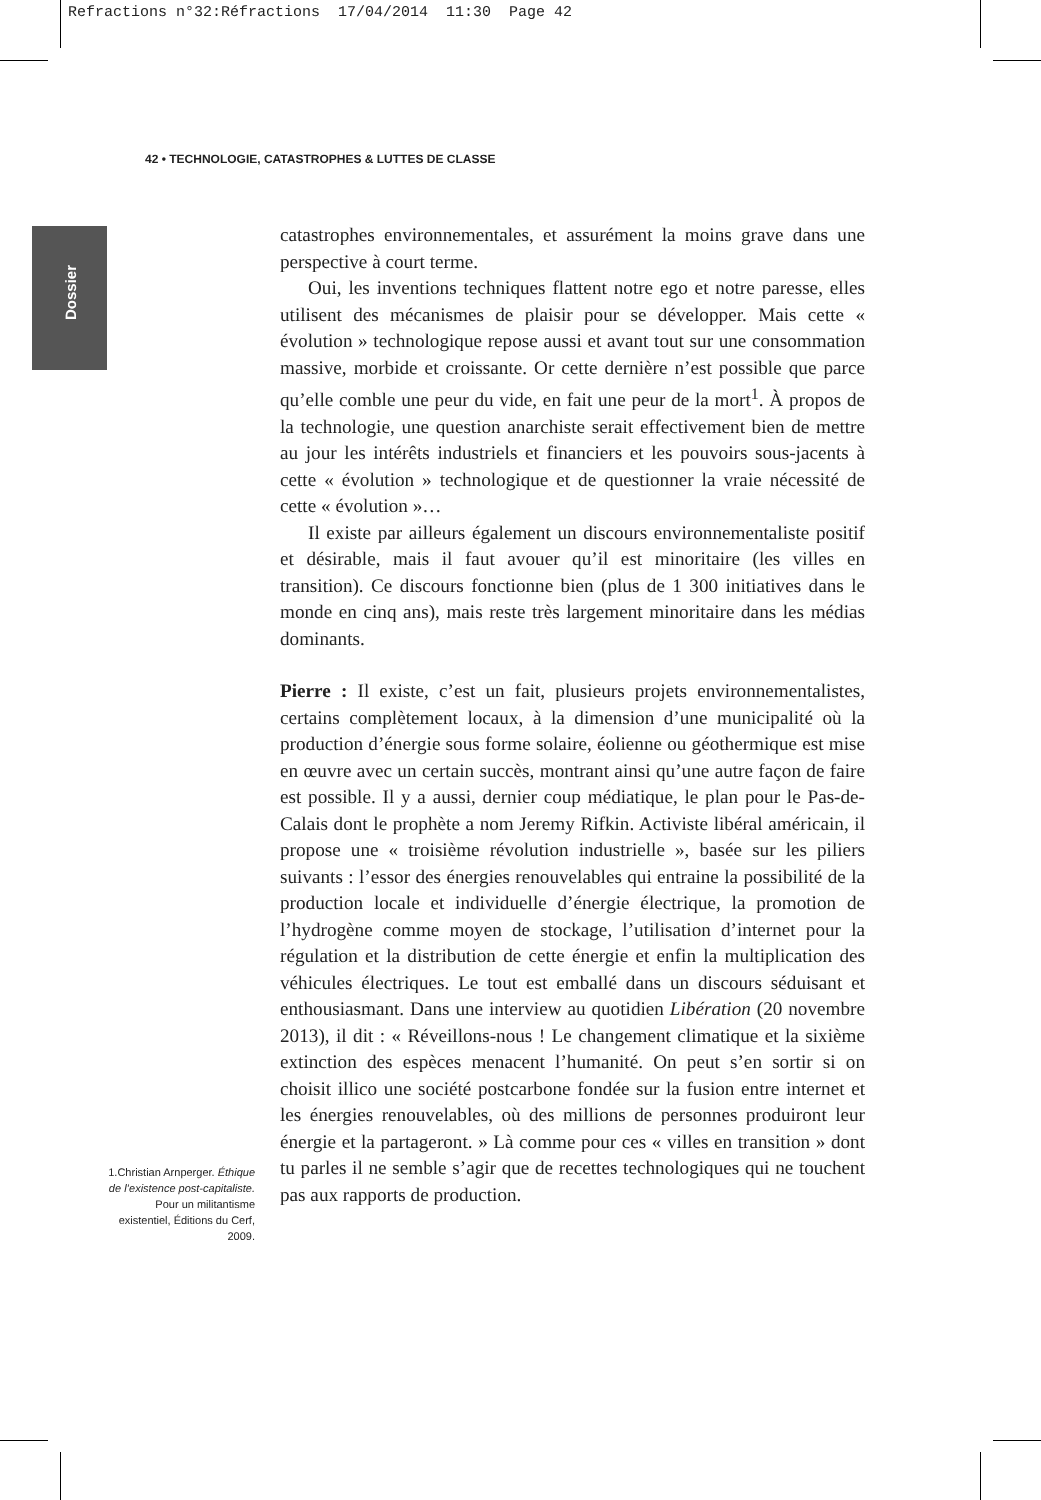Refractions n°32:Réfractions 17/04/2014 11:30 Page 42
42 • TECHNOLOGIE, CATASTROPHES & LUTTES DE CLASSE
Dossier
catastrophes environnementales, et assurément la moins grave dans une perspective à court terme.
Oui, les inventions techniques flattent notre ego et notre paresse, elles utilisent des mécanismes de plaisir pour se développer. Mais cette « évolution » technologique repose aussi et avant tout sur une consommation massive, morbide et croissante. Or cette dernière n’est possible que parce qu’elle comble une peur du vide, en fait une peur de la mort<sup>1</sup>. À propos de la technologie, une question anarchiste serait effectivement bien de mettre au jour les intérêts industriels et financiers et les pouvoirs sous-jacents à cette « évolution » technologique et de questionner la vraie nécessité de cette « évolution »…
Il existe par ailleurs également un discours environnementaliste positif et désirable, mais il faut avouer qu’il est minoritaire (les villes en transition). Ce discours fonctionne bien (plus de 1 300 initiatives dans le monde en cinq ans), mais reste très largement minoritaire dans les médias dominants.
Pierre : Il existe, c’est un fait, plusieurs projets environnementalistes, certains complètement locaux, à la dimension d’une municipalité où la production d’énergie sous forme solaire, éolienne ou géothermique est mise en œuvre avec un certain succès, montrant ainsi qu’une autre façon de faire est possible. Il y a aussi, dernier coup médiatique, le plan pour le Pas-de-Calais dont le prophète a nom Jeremy Rifkin. Activiste libéral américain, il propose une « troisième révolution industrielle », basée sur les piliers suivants : l’essor des énergies renouvelables qui entraine la possibilité de la production locale et individuelle d’énergie électrique, la promotion de l’hydrogène comme moyen de stockage, l’utilisation d’internet pour la régulation et la distribution de cette énergie et enfin la multiplication des véhicules électriques. Le tout est emballé dans un discours séduisant et enthousiasmant. Dans une interview au quotidien Libération (20 novembre 2013), il dit : « Réveillons-nous ! Le changement climatique et la sixième extinction des espèces menacent l’humanité. On peut s’en sortir si on choisit illico une société postcarbone fondée sur la fusion entre internet et les énergies renouvelables, où des millions de personnes produiront leur énergie et la partageront. » Là comme pour ces « villes en transition » dont tu parles il ne semble s’agir que de recettes technologiques qui ne touchent pas aux rapports de production.
1.Christian Arnperger. Éthique de l’existence post-capitaliste. Pour un militantisme existentiel, Éditions du Cerf, 2009.